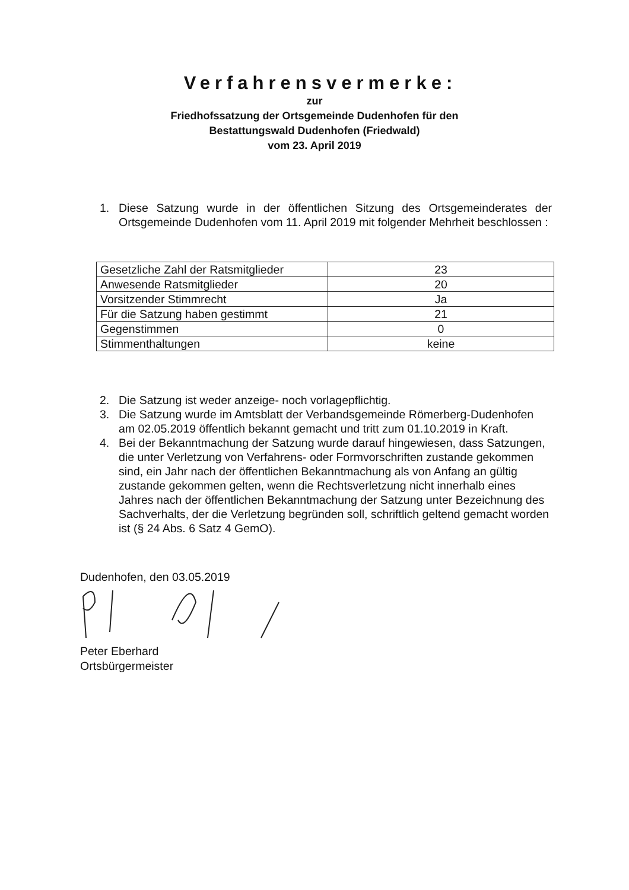Verfahrensvermerke:
zur
Friedhofssatzung der Ortsgemeinde Dudenhofen für den
Bestattungswald Dudenhofen (Friedwald)
vom 23. April 2019
1. Diese Satzung wurde in der öffentlichen Sitzung des Ortsgemeinderates der Ortsgemeinde Dudenhofen vom 11. April 2019 mit folgender Mehrheit beschlossen :
| Gesetzliche Zahl der Ratsmitglieder | 23 |
| Anwesende Ratsmitglieder | 20 |
| Vorsitzender Stimmrecht | Ja |
| Für die Satzung haben gestimmt | 21 |
| Gegenstimmen | 0 |
| Stimmenthaltungen | keine |
2. Die Satzung ist weder anzeige- noch vorlagepflichtig.
3. Die Satzung wurde im Amtsblatt der Verbandsgemeinde Römerberg-Dudenhofen am 02.05.2019 öffentlich bekannt gemacht und tritt zum 01.10.2019 in Kraft.
4. Bei der Bekanntmachung der Satzung wurde darauf hingewiesen, dass Satzungen, die unter Verletzung von Verfahrens- oder Formvorschriften zustande gekommen sind, ein Jahr nach der öffentlichen Bekanntmachung als von Anfang an gültig zustande gekommen gelten, wenn die Rechtsverletzung nicht innerhalb eines Jahres nach der öffentlichen Bekanntmachung der Satzung unter Bezeichnung des Sachverhalts, der die Verletzung begründen soll, schriftlich geltend gemacht worden ist (§ 24 Abs. 6 Satz 4 GemO).
Dudenhofen, den 03.05.2019
Peter Eberhard
Ortsbürgermeister